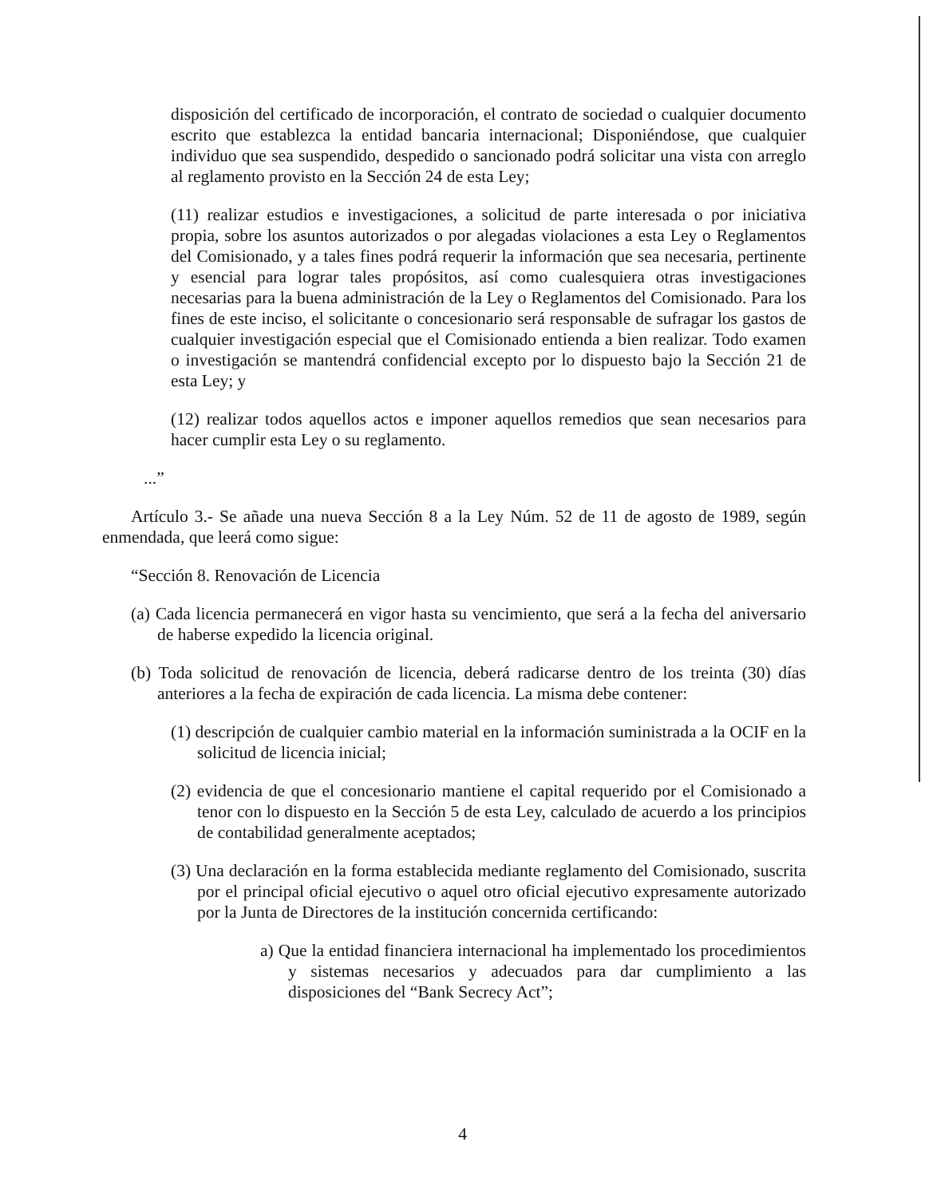disposición del certificado de incorporación, el contrato de sociedad o cualquier documento escrito que establezca la entidad bancaria internacional; Disponiéndose, que cualquier individuo que sea suspendido, despedido o sancionado podrá solicitar una vista con arreglo al reglamento provisto en la Sección 24 de esta Ley;
(11) realizar estudios e investigaciones, a solicitud de parte interesada o por iniciativa propia, sobre los asuntos autorizados o por alegadas violaciones a esta Ley o Reglamentos del Comisionado, y a tales fines podrá requerir la información que sea necesaria, pertinente y esencial para lograr tales propósitos, así como cualesquiera otras investigaciones necesarias para la buena administración de la Ley o Reglamentos del Comisionado. Para los fines de este inciso, el solicitante o concesionario será responsable de sufragar los gastos de cualquier investigación especial que el Comisionado entienda a bien realizar. Todo examen o investigación se mantendrá confidencial excepto por lo dispuesto bajo la Sección 21 de esta Ley; y
(12) realizar todos aquellos actos e imponer aquellos remedios que sean necesarios para hacer cumplir esta Ley o su reglamento.
...”
Artículo 3.- Se añade una nueva Sección 8 a la Ley Núm. 52 de 11 de agosto de 1989, según enmendada, que leerá como sigue:
“Sección 8. Renovación de Licencia
(a) Cada licencia permanecerá en vigor hasta su vencimiento, que será a la fecha del aniversario de haberse expedido la licencia original.
(b) Toda solicitud de renovación de licencia, deberá radicarse dentro de los treinta (30) días anteriores a la fecha de expiración de cada licencia. La misma debe contener:
(1) descripción de cualquier cambio material en la información suministrada a la OCIF en la solicitud de licencia inicial;
(2) evidencia de que el concesionario mantiene el capital requerido por el Comisionado a tenor con lo dispuesto en la Sección 5 de esta Ley, calculado de acuerdo a los principios de contabilidad generalmente aceptados;
(3) Una declaración en la forma establecida mediante reglamento del Comisionado, suscrita por el principal oficial ejecutivo o aquel otro oficial ejecutivo expresamente autorizado por la Junta de Directores de la institución concernida certificando:
a) Que la entidad financiera internacional ha implementado los procedimientos y sistemas necesarios y adecuados para dar cumplimiento a las disposiciones del “Bank Secrecy Act”;
4